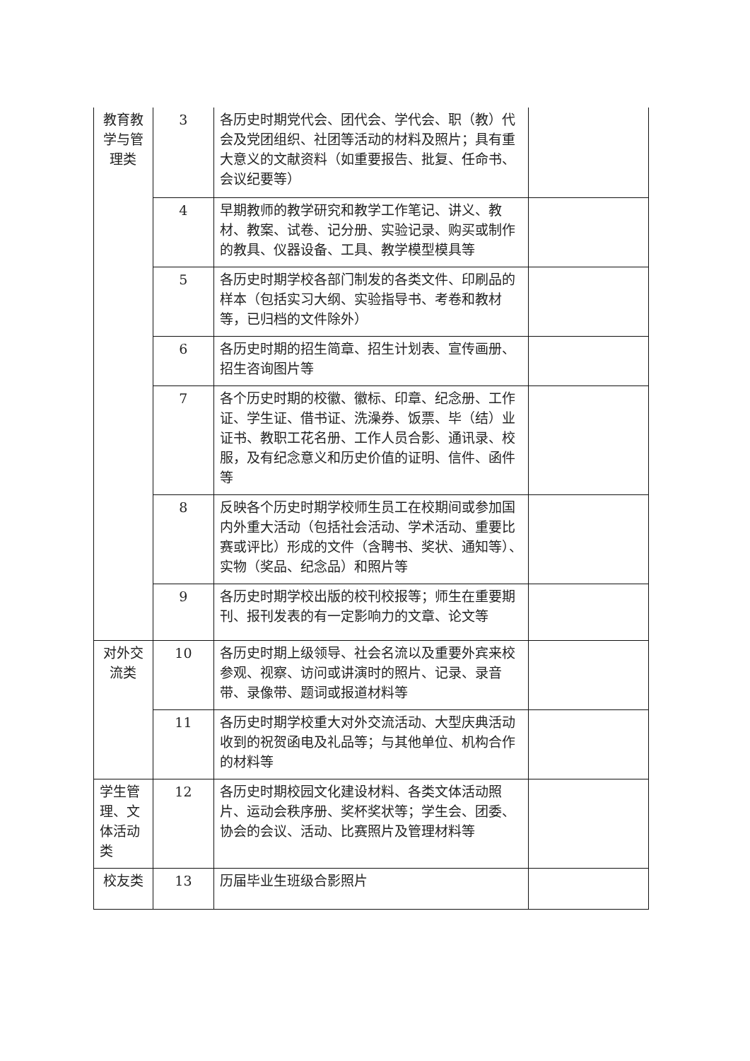| 教育教学与管理类 | 3 | 各历史时期党代会、团代会、学代会、职（教）代会及党团组织、社团等活动的材料及照片；具有重大意义的文献资料（如重要报告、批复、任命书、会议纪要等） | |
| | 4 | 早期教师的教学研究和教学工作笔记、讲义、教材、教案、试卷、记分册、实验记录、购买或制作的教具、仪器设备、工具、教学模型模具等 | |
| | 5 | 各历史时期学校各部门制发的各类文件、印刷品的样本（包括实习大纲、实验指导书、考卷和教材等，已归档的文件除外） | |
| | 6 | 各历史时期的招生简章、招生计划表、宣传画册、招生咨询图片等 | |
| | 7 | 各个历史时期的校徽、徽标、印章、纪念册、工作证、学生证、借书证、洗澡券、饭票、毕（结）业证书、教职工花名册、工作人员合影、通讯录、校服，及有纪念意义和历史价值的证明、信件、函件等 | |
| | 8 | 反映各个历史时期学校师生员工在校期间或参加国内外重大活动（包括社会活动、学术活动、重要比赛或评比）形成的文件（含聘书、奖状、通知等）、实物（奖品、纪念品）和照片等 | |
| | 9 | 各历史时期学校出版的校刊校报等；师生在重要期刊、报刊发表的有一定影响力的文章、论文等 | |
| 对外交流类 | 10 | 各历史时期上级领导、社会名流以及重要外宾来校参观、视察、访问或讲演时的照片、记录、录音带、录像带、题词或报道材料等 | |
| | 11 | 各历史时期学校重大对外交流活动、大型庆典活动收到的祝贺函电及礼品等；与其他单位、机构合作的材料等 | |
| 学生管理、文体活动类 | 12 | 各历史时期校园文化建设材料、各类文体活动照片、运动会秩序册、奖杯奖状等；学生会、团委、协会的会议、活动、比赛照片及管理材料等 | |
| 校友类 | 13 | 历届毕业生班级合影照片 | |